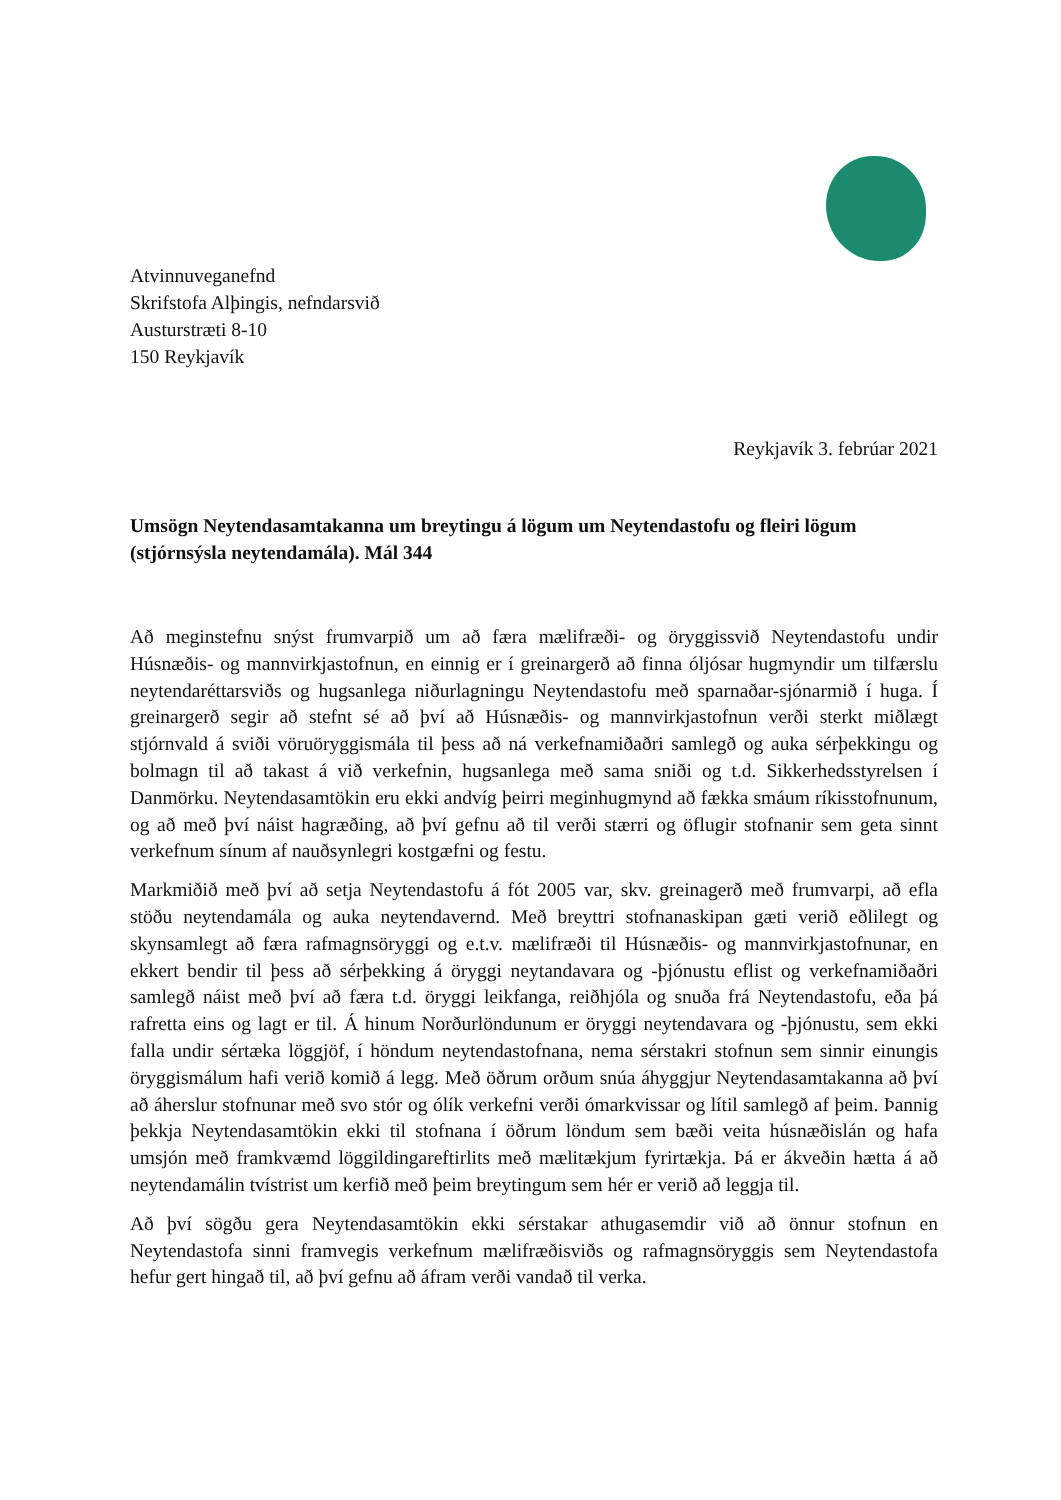Atvinnuveganefnd
Skrifstofa Alþingis, nefndarsvið
Austurstræti 8-10
150 Reykjavík
Reykjavík 3. febrúar 2021
Umsögn Neytendasamtakanna um breytingu á lögum um Neytendastofu og fleiri lögum (stjórnsýsla neytendamála). Mál 344
Að meginstefnu snýst frumvarpið um að færa mælifræði- og öryggissvið Neytendastofu undir Húsnæðis- og mannvirkjastofnun, en einnig er í greinargerð að finna óljósar hugmyndir um tilfærslu neytendaréttarsviðs og hugsanlega niðurlagningu Neytendastofu með sparnaðar-sjónarmið í huga. Í greinargerð segir að stefnt sé að því að Húsnæðis- og mannvirkjastofnun verði sterkt miðlægt stjórnvald á sviði vöruöryggismála til þess að ná verkefnamiðaðri samlegð og auka sérþekkingu og bolmagn til að takast á við verkefnin, hugsanlega með sama sniði og t.d. Sikkerhedsstyrelsen í Danmörku. Neytendasamtökin eru ekki andvíg þeirri meginhugmynd að fækka smáum ríkisstofnunum, og að með því náist hagræðing, að því gefnu að til verði stærri og öflugir stofnanir sem geta sinnt verkefnum sínum af nauðsynlegri kostgæfni og festu.
Markmiðið með því að setja Neytendastofu á fót 2005 var, skv. greinagerð með frumvarpi, að efla stöðu neytendamála og auka neytendavernd. Með breyttri stofnanaskipan gæti verið eðlilegt og skynsamlegt að færa rafmagnsöryggi og e.t.v. mælifræði til Húsnæðis- og mannvirkjastofnunar, en ekkert bendir til þess að sérþekking á öryggi neytandavara og -þjónustu eflist og verkefnamiðaðri samlegð náist með því að færa t.d. öryggi leikfanga, reiðhjóla og snuða frá Neytendastofu, eða þá rafretta eins og lagt er til. Á hinum Norðurlöndunum er öryggi neytendavara og -þjónustu, sem ekki falla undir sértæka löggjöf, í höndum neytendastofnana, nema sérstakri stofnun sem sinnir einungis öryggismálum hafi verið komið á legg. Með öðrum orðum snúa áhyggjur Neytendasamtakanna að því að áherslur stofnunar með svo stór og ólík verkefni verði ómarkvissar og lítil samlegð af þeim. Þannig þekkja Neytendasamtökin ekki til stofnana í öðrum löndum sem bæði veita húsnæðislán og hafa umsjón með framkvæmd löggildingareftirlits með mælitækjum fyrirtækja. Þá er ákveðin hætta á að neytendamálin tvístrist um kerfið með þeim breytingum sem hér er verið að leggja til.
Að því sögðu gera Neytendasamtökin ekki sérstakar athugasemdir við að önnur stofnun en Neytendastofa sinni framvegis verkefnum mælifræðisviðs og rafmagnsöryggis sem Neytendastofa hefur gert hingað til, að því gefnu að áfram verði vandað til verka.